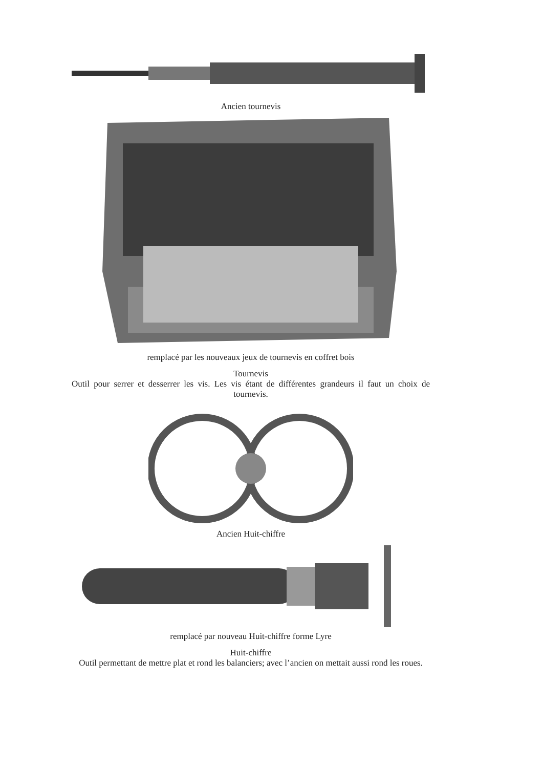Ancien tournevis
remplacé par les nouveaux jeux de tournevis en coffret bois
Tournevis
Outil pour serrer et desserrer les vis. Les vis étant de différentes grandeurs il faut un choix de tournevis.
Ancien Huit-chiffre
remplacé par nouveau Huit-chiffre forme Lyre
Huit-chiffre
Outil permettant de mettre plat et rond les balanciers; avec l’ancien on mettait aussi rond les roues.